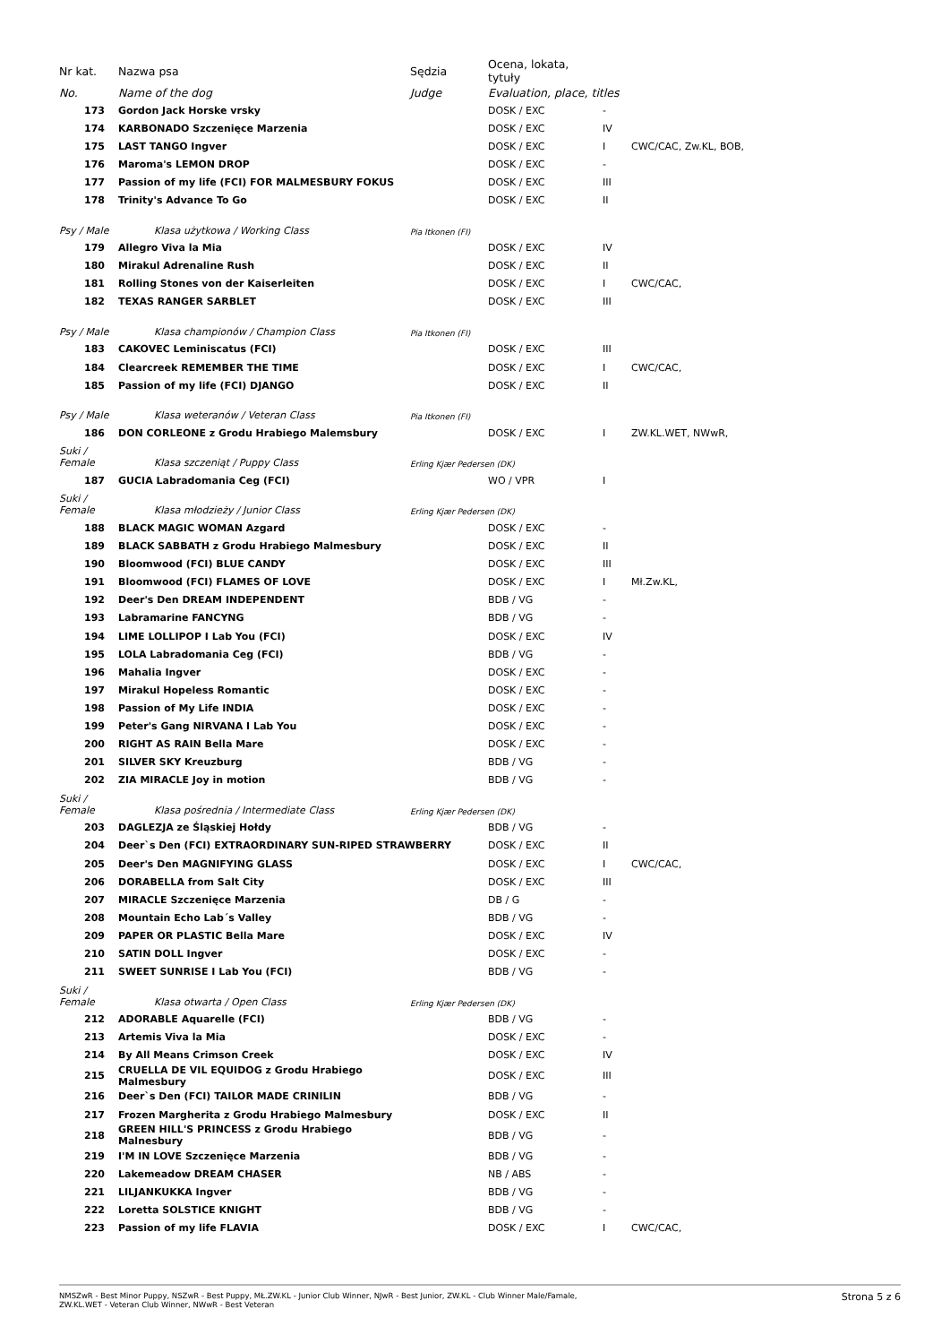| Nr kat. | Nazwa psa | Sędzia | Ocena, lokata, tytuły | | |
| --- | --- | --- | --- | --- | --- |
| No. | Name of the dog | Judge | Evaluation, place, titles | | |
| 173 | Gordon Jack Horske vrsky | | DOSK / EXC | - | |
| 174 | KARBONADO Szczenięce Marzenia | | DOSK / EXC | IV | |
| 175 | LAST TANGO Ingver | | DOSK / EXC | I | CWC/CAC, Zw.KL, BOB, |
| 176 | Maroma's LEMON DROP | | DOSK / EXC | - | |
| 177 | Passion of my life (FCI) FOR MALMESBURY FOKUS | | DOSK / EXC | III | |
| 178 | Trinity's Advance To Go | | DOSK / EXC | II | |
| Psy / Male | Klasa użytkowa / Working Class | Pia Itkonen (FI) | | | |
| 179 | Allegro Viva la Mia | | DOSK / EXC | IV | |
| 180 | Mirakul Adrenaline Rush | | DOSK / EXC | II | |
| 181 | Rolling Stones von der Kaiserleiten | | DOSK / EXC | I | CWC/CAC, |
| 182 | TEXAS RANGER SARBLET | | DOSK / EXC | III | |
| Psy / Male | Klasa championów / Champion Class | Pia Itkonen (FI) | | | |
| 183 | CAKOVEC Leminiscatus (FCI) | | DOSK / EXC | III | |
| 184 | Clearcreek REMEMBER THE TIME | | DOSK / EXC | I | CWC/CAC, |
| 185 | Passion of my life (FCI) DJANGO | | DOSK / EXC | II | |
| Psy / Male | Klasa weteranów / Veteran Class | Pia Itkonen (FI) | | | |
| 186 | DON CORLEONE z Grodu Hrabiego Malemsbury | | DOSK / EXC | I | ZW.KL.WET, NWwR, |
| Suki / Female | Klasa szczeniąt / Puppy Class | Erling Kjær Pedersen (DK) | | | |
| 187 | GUCIA Labradomania Ceg (FCI) | | WO / VPR | I | |
| Suki / Female | Klasa młodzieży / Junior Class | Erling Kjær Pedersen (DK) | | | |
| 188 | BLACK MAGIC WOMAN Azgard | | DOSK / EXC | - | |
| 189 | BLACK SABBATH z Grodu Hrabiego Malmesbury | | DOSK / EXC | II | |
| 190 | Bloomwood (FCI) BLUE CANDY | | DOSK / EXC | III | |
| 191 | Bloomwood (FCI) FLAMES OF LOVE | | DOSK / EXC | I | Mł.Zw.KL, |
| 192 | Deer's Den DREAM INDEPENDENT | | BDB / VG | - | |
| 193 | Labramarine FANCYNG | | BDB / VG | - | |
| 194 | LIME LOLLIPOP I Lab You (FCI) | | DOSK / EXC | IV | |
| 195 | LOLA Labradomania Ceg (FCI) | | BDB / VG | - | |
| 196 | Mahalia Ingver | | DOSK / EXC | - | |
| 197 | Mirakul Hopeless Romantic | | DOSK / EXC | - | |
| 198 | Passion of My Life INDIA | | DOSK / EXC | - | |
| 199 | Peter's Gang NIRVANA I Lab You | | DOSK / EXC | - | |
| 200 | RIGHT AS RAIN Bella Mare | | DOSK / EXC | - | |
| 201 | SILVER SKY Kreuzburg | | BDB / VG | - | |
| 202 | ZIA MIRACLE Joy in motion | | BDB / VG | - | |
| Suki / Female | Klasa pośrednia / Intermediate Class | Erling Kjær Pedersen (DK) | | | |
| 203 | DAGLEZJA ze Śląskiej Hołdy | | BDB / VG | - | |
| 204 | Deer`s Den (FCI) EXTRAORDINARY SUN-RIPED STRAWBERRY | | DOSK / EXC | II | |
| 205 | Deer's Den MAGNIFYING GLASS | | DOSK / EXC | I | CWC/CAC, |
| 206 | DORABELLA from Salt City | | DOSK / EXC | III | |
| 207 | MIRACLE Szczenięce Marzenia | | DB / G | - | |
| 208 | Mountain Echo Lab´s Valley | | BDB / VG | - | |
| 209 | PAPER OR PLASTIC Bella Mare | | DOSK / EXC | IV | |
| 210 | SATIN DOLL Ingver | | DOSK / EXC | - | |
| 211 | SWEET SUNRISE I Lab You (FCI) | | BDB / VG | - | |
| Suki / Female | Klasa otwarta / Open Class | Erling Kjær Pedersen (DK) | | | |
| 212 | ADORABLE Aquarelle (FCI) | | BDB / VG | - | |
| 213 | Artemis Viva la Mia | | DOSK / EXC | - | |
| 214 | By All Means Crimson Creek | | DOSK / EXC | IV | |
| 215 | CRUELLA DE VIL EQUIDOG z Grodu Hrabiego Malmesbury | | DOSK / EXC | III | |
| 216 | Deer`s Den (FCI) TAILOR MADE CRINILIN | | BDB / VG | - | |
| 217 | Frozen Margherita z Grodu Hrabiego Malmesbury | | DOSK / EXC | II | |
| 218 | GREEN HILL'S PRINCESS z Grodu Hrabiego Malnesbury | | BDB / VG | - | |
| 219 | I'M IN LOVE Szczenięce Marzenia | | BDB / VG | - | |
| 220 | Lakemeadow DREAM CHASER | | NB / ABS | - | |
| 221 | LILJANKUKKA Ingver | | BDB / VG | - | |
| 222 | Loretta SOLSTICE KNIGHT | | BDB / VG | - | |
| 223 | Passion of my life FLAVIA | | DOSK / EXC | I | CWC/CAC, |
NMSZwR - Best Minor Puppy, NSZwR - Best Puppy, MŁ.ZW.KL - Junior Club Winner, NJwR - Best Junior, ZW.KL - Club Winner Male/Famale,
ZW.KL.WET - Veteran Club Winner, NWwR - Best Veteran
Strona 5 z 6